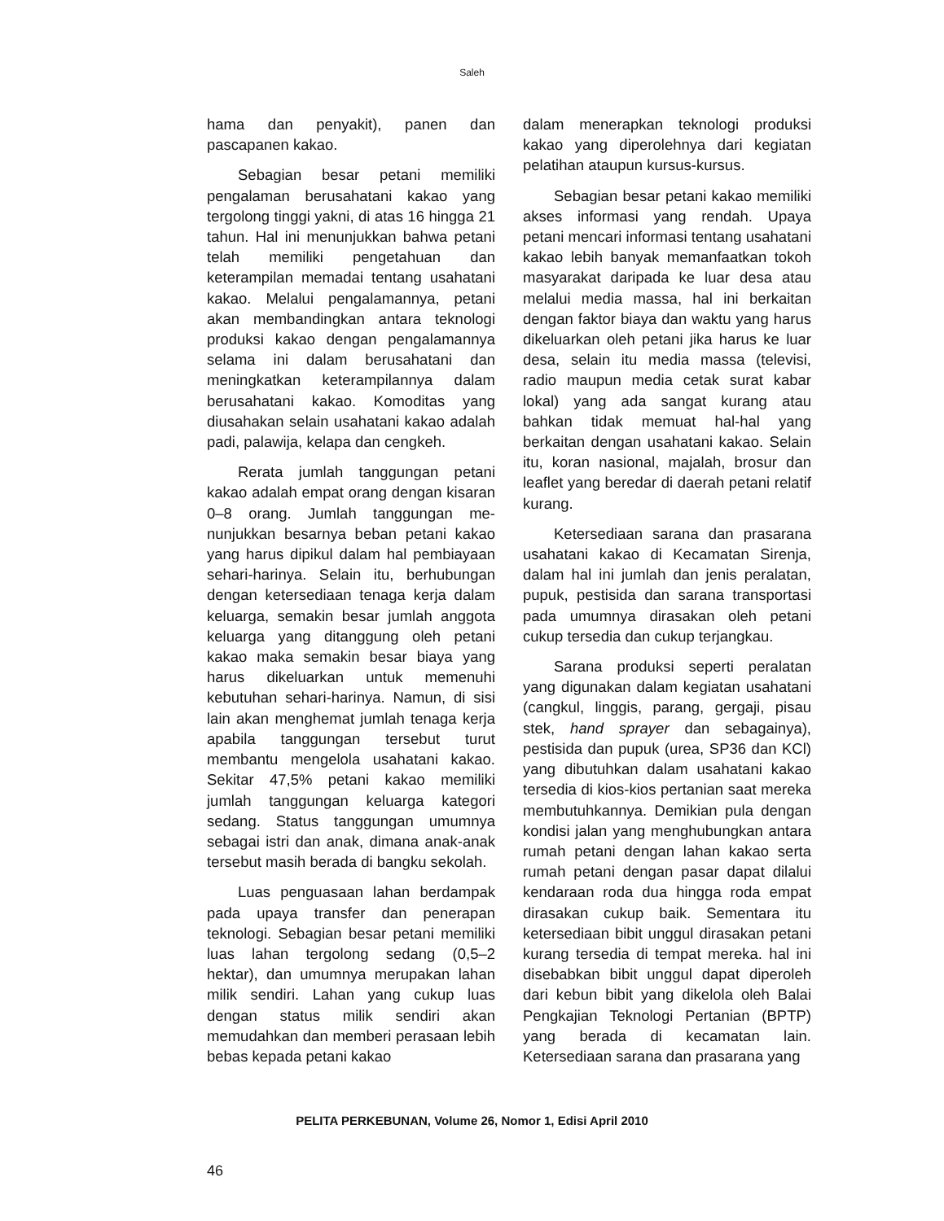Saleh
hama dan penyakit), panen dan pascapanen kakao.
Sebagian besar petani memiliki pengalaman berusahatani kakao yang tergolong tinggi yakni, di atas 16 hingga 21 tahun. Hal ini menunjukkan bahwa petani telah memiliki pengetahuan dan keterampilan memadai tentang usahatani kakao. Melalui pengalamannya, petani akan membandingkan antara teknologi produksi kakao dengan pengalamannya selama ini dalam berusahatani dan meningkatkan keterampilannya dalam berusahatani kakao. Komoditas yang diusahakan selain usahatani kakao adalah padi, palawija, kelapa dan cengkeh.
Rerata jumlah tanggungan petani kakao adalah empat orang dengan kisaran 0–8 orang. Jumlah tanggungan me-nunjukkan besarnya beban petani kakao yang harus dipikul dalam hal pembiayaan sehari-harinya. Selain itu, berhubungan dengan ketersediaan tenaga kerja dalam keluarga, semakin besar jumlah anggota keluarga yang ditanggung oleh petani kakao maka semakin besar biaya yang harus dikeluarkan untuk memenuhi kebutuhan sehari-harinya. Namun, di sisi lain akan menghemat jumlah tenaga kerja apabila tanggungan tersebut turut membantu mengelola usahatani kakao. Sekitar 47,5% petani kakao memiliki jumlah tanggungan keluarga kategori sedang. Status tanggungan umumnya sebagai istri dan anak, dimana anak-anak tersebut masih berada di bangku sekolah.
Luas penguasaan lahan berdampak pada upaya transfer dan penerapan teknologi. Sebagian besar petani memiliki luas lahan tergolong sedang (0,5–2 hektar), dan umumnya merupakan lahan milik sendiri. Lahan yang cukup luas dengan status milik sendiri akan memudahkan dan memberi perasaan lebih bebas kepada petani kakao
dalam menerapkan teknologi produksi kakao yang diperolehnya dari kegiatan pelatihan ataupun kursus-kursus.
Sebagian besar petani kakao memiliki akses informasi yang rendah. Upaya petani mencari informasi tentang usahatani kakao lebih banyak memanfaatkan tokoh masyarakat daripada ke luar desa atau melalui media massa, hal ini berkaitan dengan faktor biaya dan waktu yang harus dikeluarkan oleh petani jika harus ke luar desa, selain itu media massa (televisi, radio maupun media cetak surat kabar lokal) yang ada sangat kurang atau bahkan tidak memuat hal-hal yang berkaitan dengan usahatani kakao. Selain itu, koran nasional, majalah, brosur dan leaflet yang beredar di daerah petani relatif kurang.
Ketersediaan sarana dan prasarana usahatani kakao di Kecamatan Sirenja, dalam hal ini jumlah dan jenis peralatan, pupuk, pestisida dan sarana transportasi pada umumnya dirasakan oleh petani cukup tersedia dan cukup terjangkau.
Sarana produksi seperti peralatan yang digunakan dalam kegiatan usahatani (cangkul, linggis, parang, gergaji, pisau stek, hand sprayer dan sebagainya), pestisida dan pupuk (urea, SP36 dan KCl) yang dibutuhkan dalam usahatani kakao tersedia di kios-kios pertanian saat mereka membutuhkannya. Demikian pula dengan kondisi jalan yang menghubungkan antara rumah petani dengan lahan kakao serta rumah petani dengan pasar dapat dilalui kendaraan roda dua hingga roda empat dirasakan cukup baik. Sementara itu ketersediaan bibit unggul dirasakan petani kurang tersedia di tempat mereka. hal ini disebabkan bibit unggul dapat diperoleh dari kebun bibit yang dikelola oleh Balai Pengkajian Teknologi Pertanian (BPTP) yang berada di kecamatan lain. Ketersediaan sarana dan prasarana yang
PELITA PERKEBUNAN, Volume 26, Nomor 1, Edisi April 2010
46